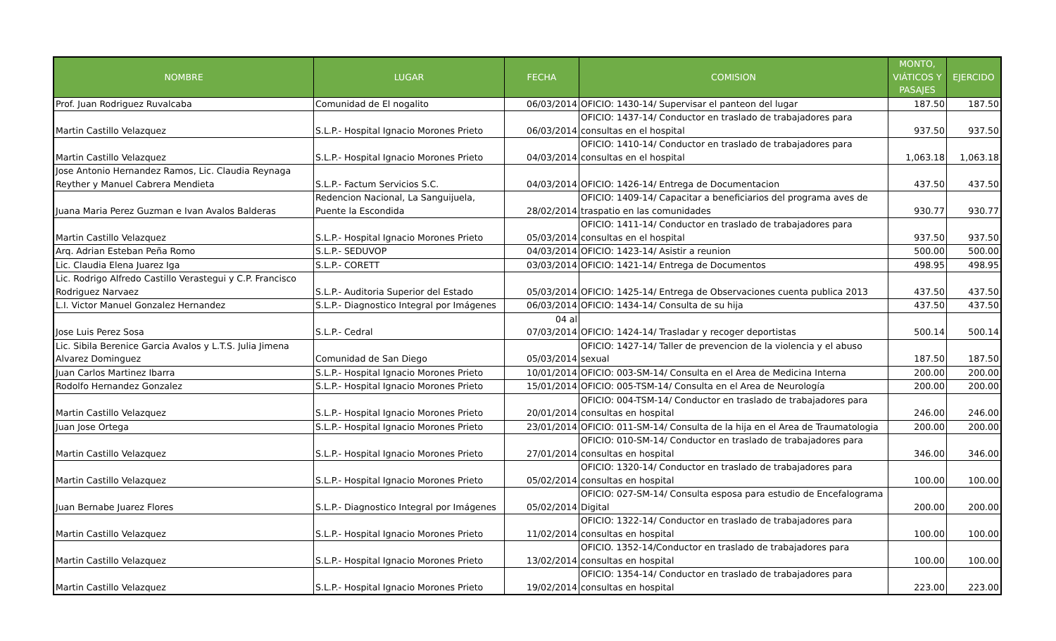| NOMBRE | LUGAR | FECHA | COMISION | MONTO, VIÁTICOS Y PASAJES | EJERCIDO |
| --- | --- | --- | --- | --- | --- |
| Prof. Juan Rodriguez Ruvalcaba | Comunidad de El nogalito | 06/03/2014 | OFICIO: 1430-14/ Supervisar el panteon del lugar | 187.50 | 187.50 |
| Martin Castillo Velazquez | S.L.P.- Hospital Ignacio Morones Prieto | 06/03/2014 | OFICIO: 1437-14/ Conductor en traslado de trabajadores para consultas en el hospital | 937.50 | 937.50 |
| Martin Castillo Velazquez | S.L.P.- Hospital Ignacio Morones Prieto | 04/03/2014 | OFICIO: 1410-14/ Conductor en traslado de trabajadores para consultas en el hospital | 1,063.18 | 1,063.18 |
| Jose Antonio Hernandez Ramos, Lic. Claudia Reynaga Reyther y Manuel Cabrera Mendieta | S.L.P.- Factum Servicios S.C. | 04/03/2014 | OFICIO: 1426-14/ Entrega de Documentacion | 437.50 | 437.50 |
| Juana Maria Perez Guzman e Ivan Avalos Balderas | Redencion Nacional, La Sanguijuela, Puente la Escondida | 28/02/2014 | OFICIO: 1409-14/ Capacitar a beneficiarios del programa aves de traspatio en las comunidades | 930.77 | 930.77 |
| Martin Castillo Velazquez | S.L.P.- Hospital Ignacio Morones Prieto | 05/03/2014 | OFICIO: 1411-14/ Conductor en traslado de trabajadores para consultas en el hospital | 937.50 | 937.50 |
| Arq. Adrian Esteban Peña Romo | S.L.P.- SEDUVOP | 04/03/2014 | OFICIO: 1423-14/ Asistir a reunion | 500.00 | 500.00 |
| Lic. Claudia Elena Juarez Iga | S.L.P.- CORETT | 03/03/2014 | OFICIO: 1421-14/ Entrega de Documentos | 498.95 | 498.95 |
| Lic. Rodrigo Alfredo Castillo Verastegui y C.P. Francisco Rodriguez Narvaez | S.L.P.- Auditoria Superior del Estado | 05/03/2014 | OFICIO: 1425-14/ Entrega de Observaciones cuenta publica 2013 | 437.50 | 437.50 |
| L.I. Victor Manuel Gonzalez Hernandez | S.L.P.- Diagnostico Integral por Imágenes | 06/03/2014 | OFICIO: 1434-14/ Consulta de su hija | 437.50 | 437.50 |
| Jose Luis Perez Sosa | S.L.P.- Cedral | 04 al 07/03/2014 | OFICIO: 1424-14/ Trasladar y recoger deportistas | 500.14 | 500.14 |
| Lic. Sibila Berenice Garcia Avalos y L.T.S. Julia Jimena Alvarez Dominguez | Comunidad de San Diego | 05/03/2014 | OFICIO: 1427-14/ Taller de prevencion de la violencia y el abuso sexual | 187.50 | 187.50 |
| Juan Carlos Martinez Ibarra | S.L.P.- Hospital Ignacio Morones Prieto | 10/01/2014 | OFICIO: 003-SM-14/ Consulta en el Area de Medicina Interna | 200.00 | 200.00 |
| Rodolfo Hernandez Gonzalez | S.L.P.- Hospital Ignacio Morones Prieto | 15/01/2014 | OFICIO: 005-TSM-14/ Consulta en el Area de Neurología | 200.00 | 200.00 |
| Martin Castillo Velazquez | S.L.P.- Hospital Ignacio Morones Prieto | 20/01/2014 | OFICIO: 004-TSM-14/ Conductor en traslado de trabajadores para consultas en hospital | 246.00 | 246.00 |
| Juan Jose Ortega | S.L.P.- Hospital Ignacio Morones Prieto | 23/01/2014 | OFICIO: 011-SM-14/ Consulta de la hija en el Area de Traumatologia | 200.00 | 200.00 |
| Martin Castillo Velazquez | S.L.P.- Hospital Ignacio Morones Prieto | 27/01/2014 | OFICIO: 010-SM-14/ Conductor en traslado de trabajadores para consultas en hospital | 346.00 | 346.00 |
| Martin Castillo Velazquez | S.L.P.- Hospital Ignacio Morones Prieto | 05/02/2014 | OFICIO: 1320-14/ Conductor en traslado de trabajadores para consultas en hospital | 100.00 | 100.00 |
| Juan Bernabe Juarez Flores | S.L.P.- Diagnostico Integral por Imágenes | 05/02/2014 | OFICIO: 027-SM-14/ Consulta esposa para estudio de Encefalograma Digital | 200.00 | 200.00 |
| Martin Castillo Velazquez | S.L.P.- Hospital Ignacio Morones Prieto | 11/02/2014 | OFICIO: 1322-14/ Conductor en traslado de trabajadores para consultas en hospital | 100.00 | 100.00 |
| Martin Castillo Velazquez | S.L.P.- Hospital Ignacio Morones Prieto | 13/02/2014 | OFICIO. 1352-14/Conductor en traslado de trabajadores para consultas en hospital | 100.00 | 100.00 |
| Martin Castillo Velazquez | S.L.P.- Hospital Ignacio Morones Prieto | 19/02/2014 | OFICIO: 1354-14/ Conductor en traslado de trabajadores para consultas en hospital | 223.00 | 223.00 |